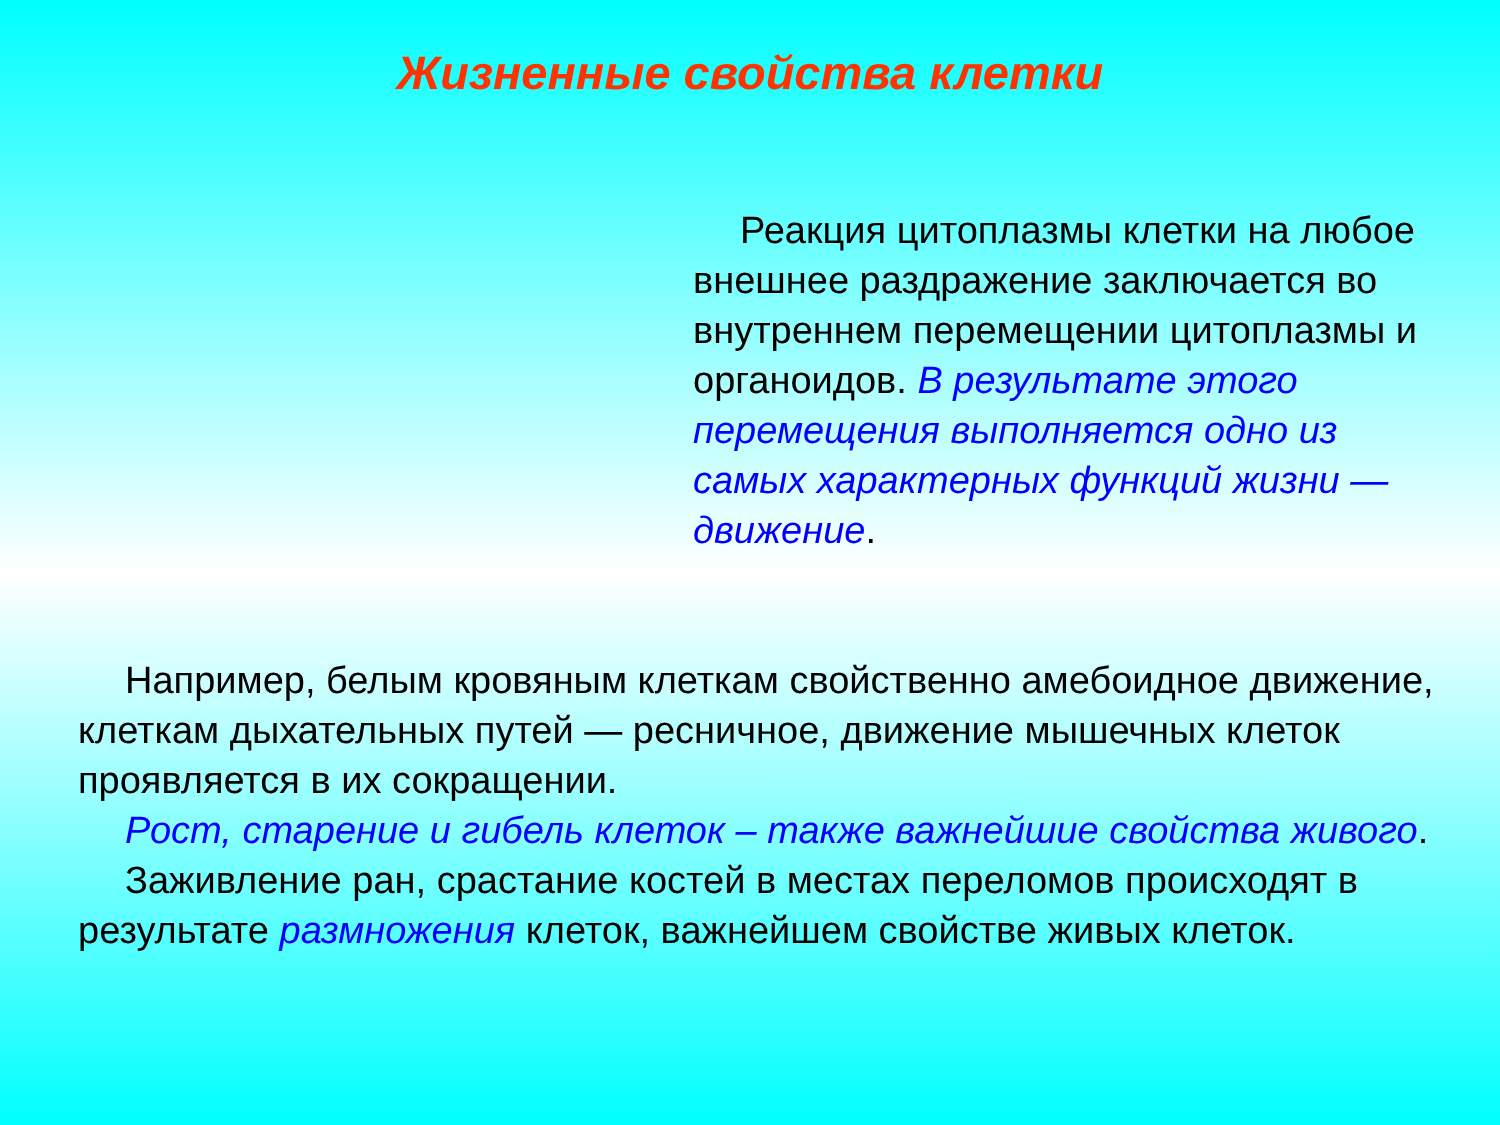Жизненные свойства клетки
Реакция цитоплазмы клетки на любое внешнее раздражение заключается во внутреннем перемещении цитоплазмы и органоидов. В результате этого перемещения выполняется одно из самых характерных функций жизни — движение.
Например, белым кровяным клеткам свойственно амебоидное движение, клеткам дыхательных путей — ресничное, движение мышечных клеток проявляется в их сокращении.
Рост, старение и гибель клеток – также важнейшие свойства живого.
Заживление ран, срастание костей в местах переломов происходят в результате размножения клеток, важнейшем свойстве живых клеток.